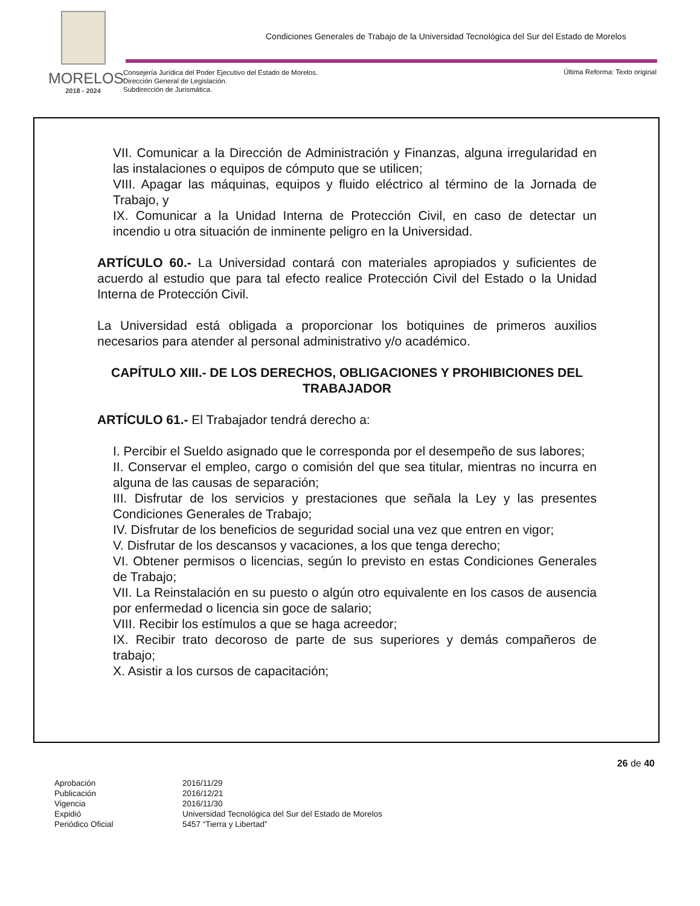MORELOS
2018 - 2024
Condiciones Generales de Trabajo de la Universidad Tecnológica del Sur del Estado de Morelos
Consejería Jurídica del Poder Ejecutivo del Estado de Morelos.
Dirección General de Legislación.
Subdirección de Jurismática.
Última Reforma: Texto original
VII. Comunicar a la Dirección de Administración y Finanzas, alguna irregularidad en las instalaciones o equipos de cómputo que se utilicen;
VIII. Apagar las máquinas, equipos y fluido eléctrico al término de la Jornada de Trabajo, y
IX. Comunicar a la Unidad Interna de Protección Civil, en caso de detectar un incendio u otra situación de inminente peligro en la Universidad.
ARTÍCULO 60.- La Universidad contará con materiales apropiados y suficientes de acuerdo al estudio que para tal efecto realice Protección Civil del Estado o la Unidad Interna de Protección Civil.
La Universidad está obligada a proporcionar los botiquines de primeros auxilios necesarios para atender al personal administrativo y/o académico.
CAPÍTULO XIII.- DE LOS DERECHOS, OBLIGACIONES Y PROHIBICIONES DEL TRABAJADOR
ARTÍCULO 61.- El Trabajador tendrá derecho a:
I. Percibir el Sueldo asignado que le corresponda por el desempeño de sus labores;
II. Conservar el empleo, cargo o comisión del que sea titular, mientras no incurra en alguna de las causas de separación;
III. Disfrutar de los servicios y prestaciones que señala la Ley y las presentes Condiciones Generales de Trabajo;
IV. Disfrutar de los beneficios de seguridad social una vez que entren en vigor;
V. Disfrutar de los descansos y vacaciones, a los que tenga derecho;
VI. Obtener permisos o licencias, según lo previsto en estas Condiciones Generales de Trabajo;
VII. La Reinstalación en su puesto o algún otro equivalente en los casos de ausencia por enfermedad o licencia sin goce de salario;
VIII. Recibir los estímulos a que se haga acreedor;
IX. Recibir trato decoroso de parte de sus superiores y demás compañeros de trabajo;
X. Asistir a los cursos de capacitación;
26 de 40
| Aprobación | 2016/11/29 |
| Publicación | 2016/12/21 |
| Vigencia | 2016/11/30 |
| Expidió | Universidad Tecnológica del Sur del Estado de Morelos |
| Periódico Oficial | 5457 “Tierra y Libertad” |